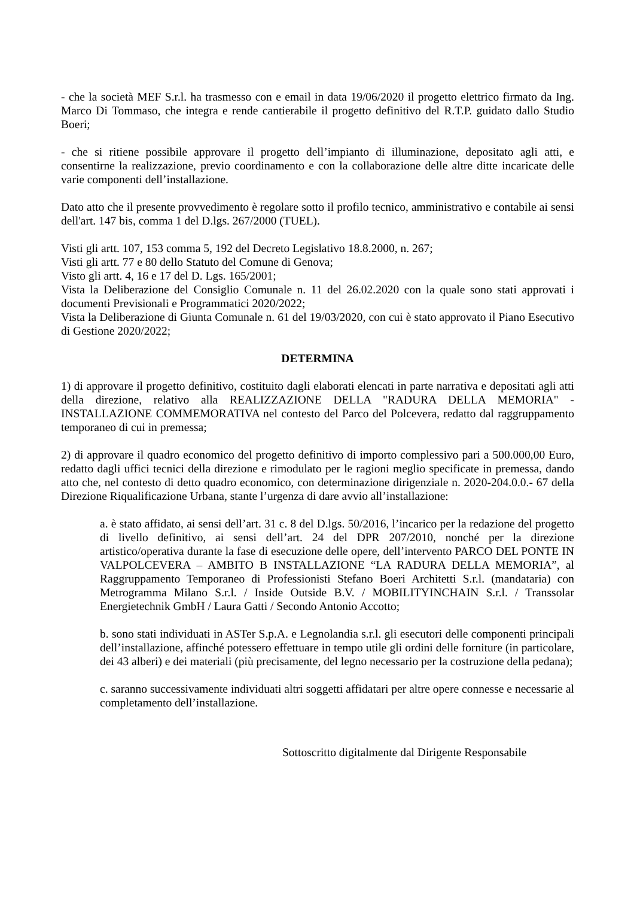- che la società MEF S.r.l. ha trasmesso con e email in data 19/06/2020 il progetto elettrico firmato da Ing. Marco Di Tommaso, che integra e rende cantierabile il progetto definitivo del R.T.P. guidato dallo Studio Boeri;
- che si ritiene possibile approvare il progetto dell’impianto di illuminazione, depositato agli atti, e consentirne la realizzazione, previo coordinamento e con la collaborazione delle altre ditte incaricate delle varie componenti dell’installazione.
Dato atto che il presente provvedimento è regolare sotto il profilo tecnico, amministrativo e contabile ai sensi dell'art. 147 bis, comma 1 del D.lgs. 267/2000 (TUEL).
Visti gli artt. 107, 153 comma 5, 192 del Decreto Legislativo 18.8.2000, n. 267;
Visti gli artt. 77 e 80 dello Statuto del Comune di Genova;
Visto gli artt. 4, 16 e 17 del D. Lgs. 165/2001;
Vista la Deliberazione del Consiglio Comunale n. 11 del 26.02.2020 con la quale sono stati approvati i documenti Previsionali e Programmatici 2020/2022;
Vista la Deliberazione di Giunta Comunale n. 61 del 19/03/2020, con cui è stato approvato il Piano Esecutivo di Gestione 2020/2022;
DETERMINA
1) di approvare il progetto definitivo, costituito dagli elaborati elencati in parte narrativa e depositati agli atti della direzione, relativo alla REALIZZAZIONE DELLA "RADURA DELLA MEMORIA" - INSTALLAZIONE COMMEMORATIVA nel contesto del Parco del Polcevera, redatto dal raggruppamento temporaneo di cui in premessa;
2) di approvare il quadro economico del progetto definitivo di importo complessivo pari a 500.000,00 Euro, redatto dagli uffici tecnici della direzione e rimodulato per le ragioni meglio specificate in premessa, dando atto che, nel contesto di detto quadro economico, con determinazione dirigenziale n. 2020-204.0.0.- 67 della Direzione Riqualificazione Urbana, stante l’urgenza di dare avvio all’installazione:
a. è stato affidato, ai sensi dell’art. 31 c. 8 del D.lgs. 50/2016, l’incarico per la redazione del progetto di livello definitivo, ai sensi dell’art. 24 del DPR 207/2010, nonché per la direzione artistico/operativa durante la fase di esecuzione delle opere, dell’intervento PARCO DEL PONTE IN VALPOLCEVERA – AMBITO B INSTALLAZIONE “LA RADURA DELLA MEMORIA”, al Raggruppamento Temporaneo di Professionisti Stefano Boeri Architetti S.r.l. (mandataria) con Metrogramma Milano S.r.l. / Inside Outside B.V. / MOBILITYINCHAIN S.r.l. / Transsolar Energietechnik GmbH / Laura Gatti / Secondo Antonio Accotto;
b. sono stati individuati in ASTer S.p.A. e Legnolandia s.r.l. gli esecutori delle componenti principali dell’installazione, affinché potessero effettuare in tempo utile gli ordini delle forniture (in particolare, dei 43 alberi) e dei materiali (più precisamente, del legno necessario per la costruzione della pedana);
c. saranno successivamente individuati altri soggetti affidatari per altre opere connesse e necessarie al completamento dell’installazione.
Sottoscritto digitalmente dal Dirigente Responsabile